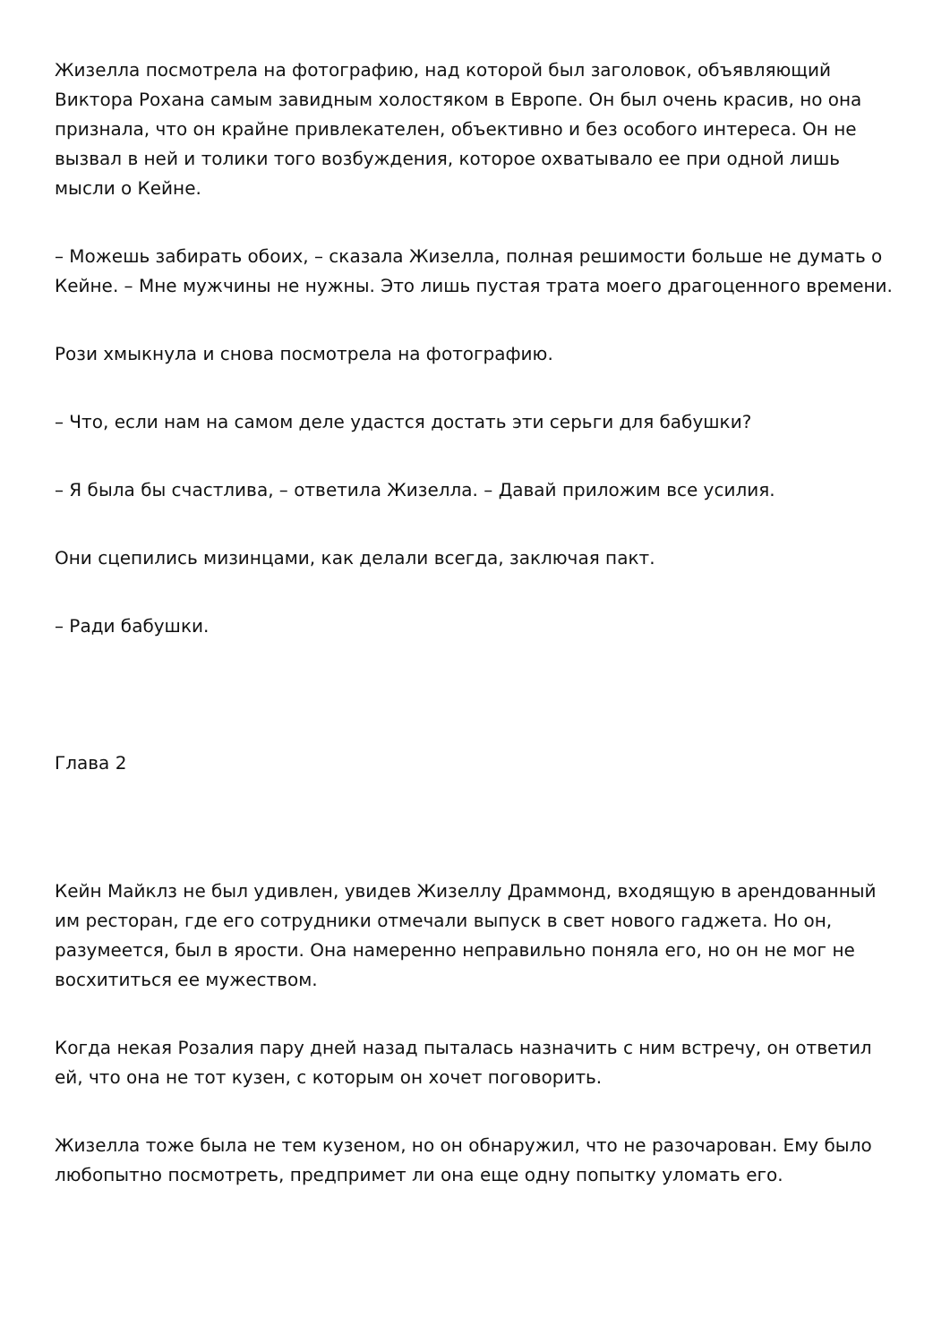Жизелла посмотрела на фотографию, над которой был заголовок, объявляющий Виктора Рохана самым завидным холостяком в Европе. Он был очень красив, но она признала, что он крайне привлекателен, объективно и без особого интереса. Он не вызвал в ней и толики того возбуждения, которое охватывало ее при одной лишь мысли о Кейне.
– Можешь забирать обоих, – сказала Жизелла, полная решимости больше не думать о Кейне. – Мне мужчины не нужны. Это лишь пустая трата моего драгоценного времени.
Рози хмыкнула и снова посмотрела на фотографию.
– Что, если нам на самом деле удастся достать эти серьги для бабушки?
– Я была бы счастлива, – ответила Жизелла. – Давай приложим все усилия.
Они сцепились мизинцами, как делали всегда, заключая пакт.
– Ради бабушки.
Глава 2
Кейн Майклз не был удивлен, увидев Жизеллу Драммонд, входящую в арендованный им ресторан, где его сотрудники отмечали выпуск в свет нового гаджета. Но он, разумеется, был в ярости. Она намеренно неправильно поняла его, но он не мог не восхититься ее мужеством.
Когда некая Розалия пару дней назад пыталась назначить с ним встречу, он ответил ей, что она не тот кузен, с которым он хочет поговорить.
Жизелла тоже была не тем кузеном, но он обнаружил, что не разочарован. Ему было любопытно посмотреть, предпримет ли она еще одну попытку уломать его.